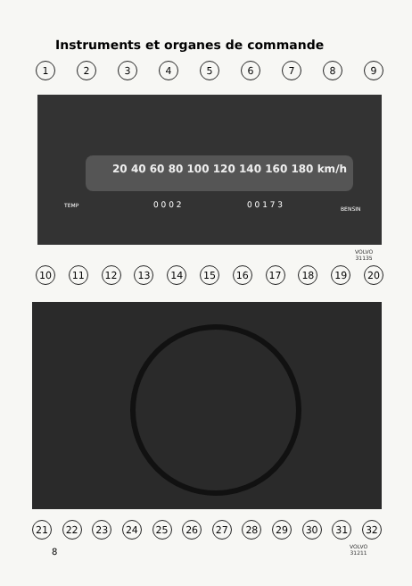Instruments et organes de commande
1 2 3 4 5 6 7 8 9
20 40 60 80 100 120 140 160 180 km/h
TEMP 0 0 0 2 0 0 1 7 3 BENSIN
VOLVO
31135
10 11 12 13 14 15 16 17 18 19 20
21 22 23 24 25 26 27 28 29 30 31 32
8
VOLVO
31211